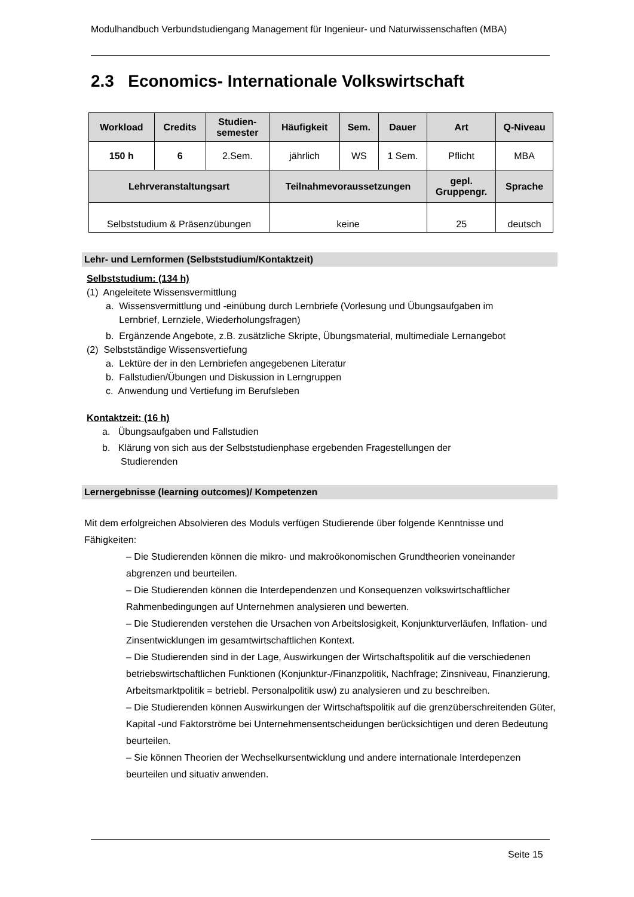Modulhandbuch Verbundstudiengang Management für Ingenieur- und Naturwissenschaften (MBA)
2.3 Economics- Internationale Volkswirtschaft
| Workload | Credits | Studien- semester | Häufigkeit | Sem. | Dauer | Art | Q-Niveau |
| --- | --- | --- | --- | --- | --- | --- | --- |
| 150 h | 6 | 2.Sem. | jährlich | WS | 1 Sem. | Pflicht | MBA |
| Lehrveranstaltungsart | | | Teilnahmevoraussetzungen | | | gepl. Gruppengr. | Sprache |
| Selbststudium & Präsenzübungen | | | keine | | | 25 | deutsch |
Lehr- und Lernformen (Selbststudium/Kontaktzeit)
Selbststudium: (134 h)
(1) Angeleitete Wissensvermittlung
a. Wissensvermittlung und -einübung durch Lernbriefe (Vorlesung und Übungsaufgaben im
Lernbrief, Lernziele, Wiederholungsfragen)
b. Ergänzende Angebote, z.B. zusätzliche Skripte, Übungsmaterial, multimediale Lernangebot
(2) Selbstständige Wissensvertiefung
a. Lektüre der in den Lernbriefen angegebenen Literatur
b. Fallstudien/Übungen und Diskussion in Lerngruppen
c. Anwendung und Vertiefung im Berufsleben
Kontaktzeit: (16 h)
a. Übungsaufgaben und Fallstudien
b. Klärung von sich aus der Selbststudienphase ergebenden Fragestellungen der
Studierenden
Lernergebnisse (learning outcomes)/ Kompetenzen
Mit dem erfolgreichen Absolvieren des Moduls verfügen Studierende über folgende Kenntnisse und Fähigkeiten:
– Die Studierenden können die mikro- und makroökonomischen Grundtheorien voneinander abgrenzen und beurteilen.
– Die Studierenden können die Interdependenzen und Konsequenzen volkswirtschaftlicher Rahmenbedingungen auf Unternehmen analysieren und bewerten.
– Die Studierenden verstehen die Ursachen von Arbeitslosigkeit, Konjunkturverläufen, Inflation- und Zinsentwicklungen im gesamtwirtschaftlichen Kontext.
– Die Studierenden sind in der Lage, Auswirkungen der Wirtschaftspolitik auf die verschiedenen betriebswirtschaftlichen Funktionen (Konjunktur-/Finanzpolitik, Nachfrage; Zinsniveau, Finanzierung, Arbeitsmarktpolitik = betriebl. Personalpolitik usw) zu analysieren und zu beschreiben.
– Die Studierenden können Auswirkungen der Wirtschaftspolitik auf die grenzüberschreitenden Güter, Kapital -und Faktorströme bei Unternehmensentscheidungen berücksichtigen und deren Bedeutung beurteilen.
– Sie können Theorien der Wechselkursentwicklung und andere internationale Interdepenzen beurteilen und situativ anwenden.
Seite 15